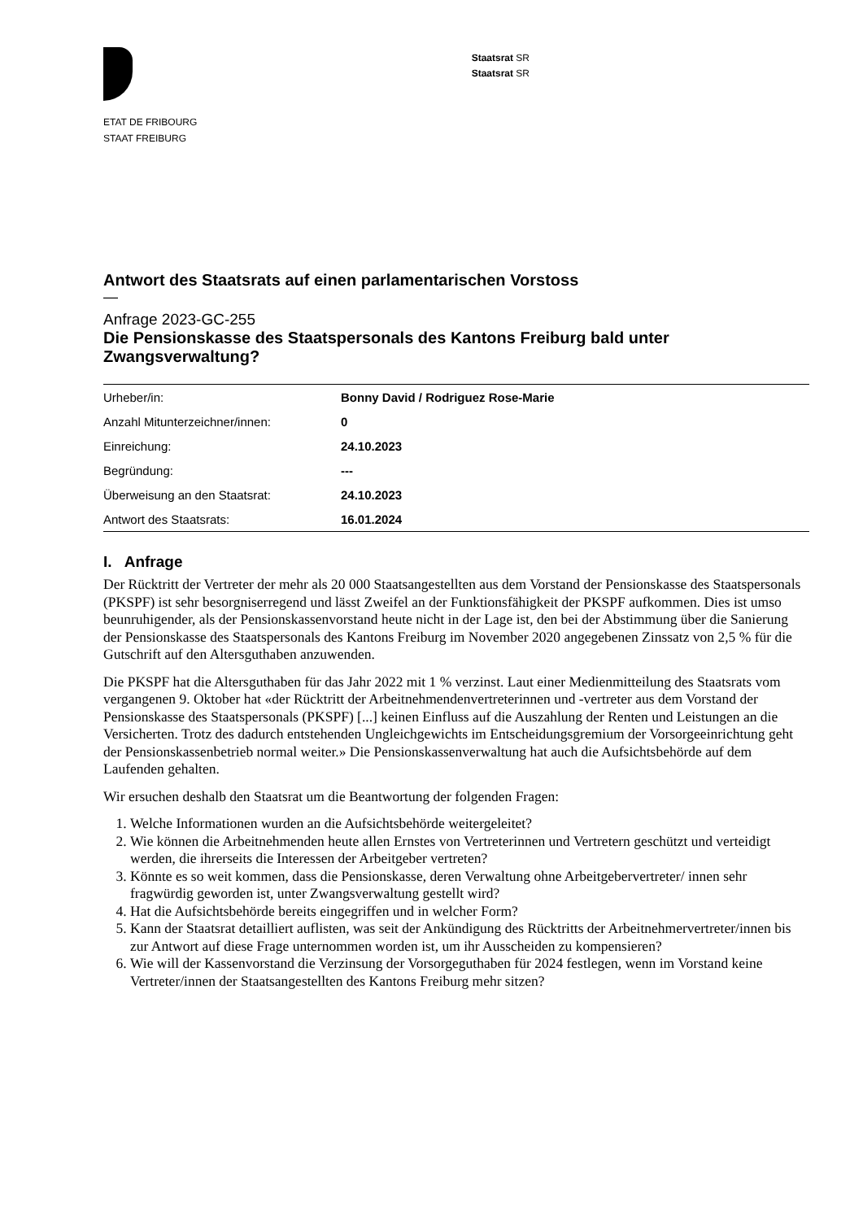ETAT DE FRIBOURG
STAAT FREIBURG
Staatsrat SR
Staatsrat SR
Antwort des Staatsrats auf einen parlamentarischen Vorstoss
—
Anfrage 2023-GC-255
Die Pensionskasse des Staatspersonals des Kantons Freiburg bald unter Zwangsverwaltung?
| Urheber/in: | Bonny David / Rodriguez Rose-Marie |
| Anzahl Mitunterzeichner/innen: | 0 |
| Einreichung: | 24.10.2023 |
| Begründung: | --- |
| Überweisung an den Staatsrat: | 24.10.2023 |
| Antwort des Staatsrats: | 16.01.2024 |
I. Anfrage
Der Rücktritt der Vertreter der mehr als 20 000 Staatsangestellten aus dem Vorstand der Pensionskasse des Staatspersonals (PKSPF) ist sehr besorgniserregend und lässt Zweifel an der Funktionsfähigkeit der PKSPF aufkommen. Dies ist umso beunruhigender, als der Pensionskassenvorstand heute nicht in der Lage ist, den bei der Abstimmung über die Sanierung der Pensionskasse des Staatspersonals des Kantons Freiburg im November 2020 angegebenen Zinssatz von 2,5 % für die Gutschrift auf den Altersguthaben anzuwenden.
Die PKSPF hat die Altersguthaben für das Jahr 2022 mit 1 % verzinst. Laut einer Medienmitteilung des Staatsrats vom vergangenen 9. Oktober hat «der Rücktritt der Arbeitnehmendenvertreterinnen und -vertreter aus dem Vorstand der Pensionskasse des Staatspersonals (PKSPF) [...] keinen Einfluss auf die Auszahlung der Renten und Leistungen an die Versicherten. Trotz des dadurch entstehenden Ungleichgewichts im Entscheidungsgremium der Vorsorgeeinrichtung geht der Pensionskassenbetrieb normal weiter.» Die Pensionskassenverwaltung hat auch die Aufsichtsbehörde auf dem Laufenden gehalten.
Wir ersuchen deshalb den Staatsrat um die Beantwortung der folgenden Fragen:
1. Welche Informationen wurden an die Aufsichtsbehörde weitergeleitet?
2. Wie können die Arbeitnehmenden heute allen Ernstes von Vertreterinnen und Vertretern geschützt und verteidigt werden, die ihrerseits die Interessen der Arbeitgeber vertreten?
3. Könnte es so weit kommen, dass die Pensionskasse, deren Verwaltung ohne Arbeitgebervertreter/ innen sehr fragwürdig geworden ist, unter Zwangsverwaltung gestellt wird?
4. Hat die Aufsichtsbehörde bereits eingegriffen und in welcher Form?
5. Kann der Staatsrat detailliert auflisten, was seit der Ankündigung des Rücktritts der Arbeitnehmervertreter/innen bis zur Antwort auf diese Frage unternommen worden ist, um ihr Ausscheiden zu kompensieren?
6. Wie will der Kassenvorstand die Verzinsung der Vorsorgeguthaben für 2024 festlegen, wenn im Vorstand keine Vertreter/innen der Staatsangestellten des Kantons Freiburg mehr sitzen?